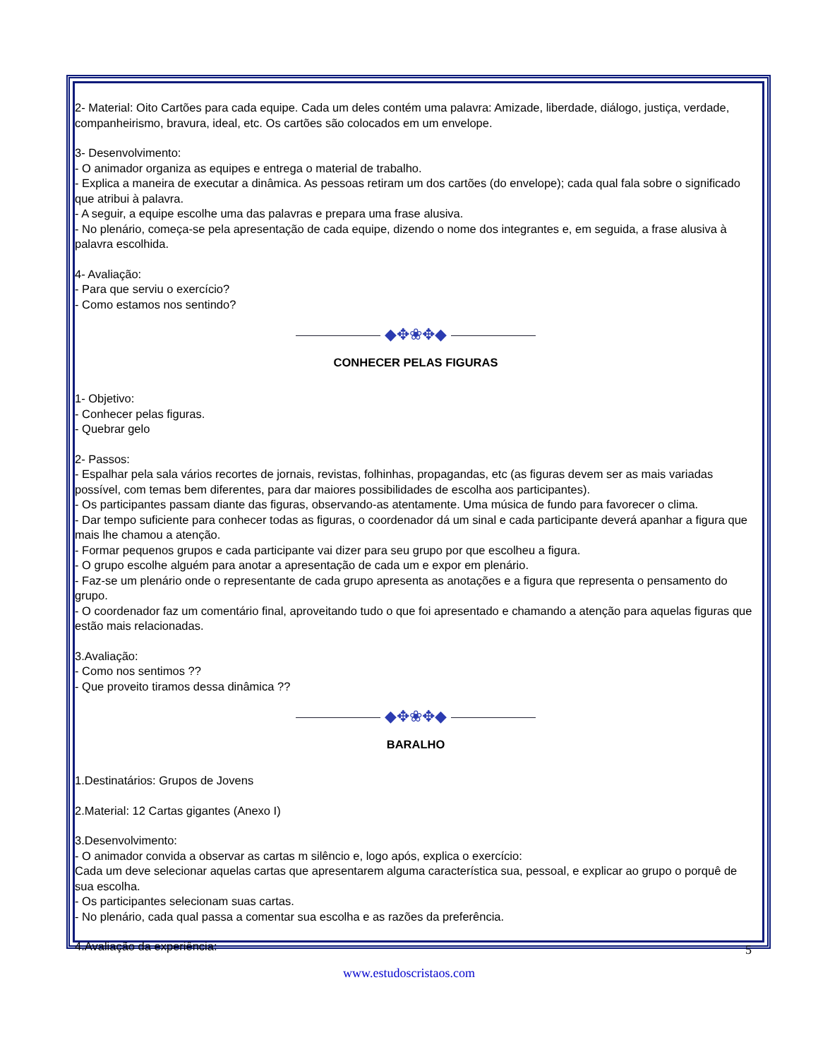2- Material: Oito Cartões para cada equipe. Cada um deles contém uma palavra: Amizade, liberdade, diálogo, justiça, verdade, companheirismo, bravura, ideal, etc. Os cartões são colocados em um envelope.
3- Desenvolvimento:
- O animador organiza as equipes e entrega o material de trabalho.
- Explica a maneira de executar a dinâmica. As pessoas retiram um dos cartões (do envelope); cada qual fala sobre o significado que atribui à palavra.
- A seguir, a equipe escolhe uma das palavras e prepara uma frase alusiva.
- No plenário, começa-se pela apresentação de cada equipe, dizendo o nome dos integrantes e, em seguida, a frase alusiva à palavra escolhida.
4- Avaliação:
- Para que serviu o exercício?
- Como estamos nos sentindo?
◆✥❀✥◆
CONHECER PELAS FIGURAS
1- Objetivo:
- Conhecer pelas figuras.
- Quebrar gelo
2- Passos:
- Espalhar pela sala vários recortes de jornais, revistas, folhinhas, propagandas, etc (as figuras devem ser as mais variadas possível, com temas bem diferentes, para dar maiores possibilidades de escolha aos participantes).
- Os participantes passam diante das figuras, observando-as atentamente. Uma música de fundo para favorecer o clima.
- Dar tempo suficiente para conhecer todas as figuras, o coordenador dá um sinal e cada participante deverá apanhar a figura que mais lhe chamou a atenção.
- Formar pequenos grupos e cada participante vai dizer para seu grupo por que escolheu a figura.
- O grupo escolhe alguém para anotar a apresentação de cada um e expor em plenário.
- Faz-se um plenário onde o representante de cada grupo apresenta as anotações e a figura que representa o pensamento do grupo.
- O coordenador faz um comentário final, aproveitando tudo o que foi apresentado e chamando a atenção para aquelas figuras que estão mais relacionadas.
3.Avaliação:
- Como nos sentimos ??
- Que proveito tiramos dessa dinâmica ??
◆✥❀✥◆
BARALHO
1.Destinatários: Grupos de Jovens
2.Material: 12 Cartas gigantes (Anexo I)
3.Desenvolvimento:
- O animador convida a observar as cartas m silêncio e, logo após, explica o exercício:
Cada um deve selecionar aquelas cartas que apresentarem alguma característica sua, pessoal, e explicar ao grupo o porquê de sua escolha.
- Os participantes selecionam suas cartas.
- No plenário, cada qual passa a comentar sua escolha e as razões da preferência.
4.Avaliação da experiência:
5
www.estudoscristaos.com